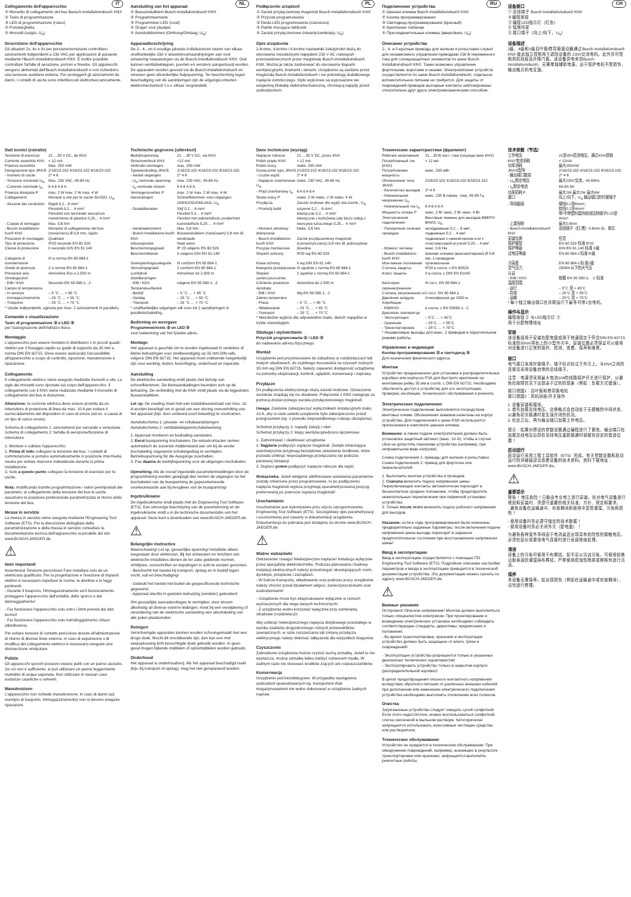IT
Collegamento dell'apparecchio
① Morsetto di collegamento del bus Bussch-Installationsbus® KNX
② Tasto di programmazione
③ LED di programmazione (rosso)
④ Portatarghetta
⑤ Morsetti (su/giù, U<sub>N</sub>)
Descrizione dell'apparecchio
Gli attuatori 2x, 4x e 8x per persiane/veneziane controllano azionamenti indipendenti a 230 VAC per applicazioni di parasole mediante l'Busch-Installationsbus® KNX. È inoltre possibile controllare farfalle di aerazione, portoni e finestre. Gli apparecchi vengono alimentati dall'Busch-Installationsbus® e non richiedono una tensione ausiliaria esterna. Per proteggerli gli azionamenti da danni, i contatti di uscita sono interbloccati elettromeccanicamente.
NL
Aansluiting van het apparaat
① Bussansluitklem Busch-Installationsbus® KNX
② Programmeertoets
③ Programmeer-LED (rood)
④ Drager voor plaatjes
⑤ Aansluitklemmen (Omhoog/Omlaag, U<sub>N</sub>)
Apparaatbeschrijving
De 2-, 4-, en 8-voudige jaloezie-/rolluikactoren sturen van elkaar onafhankelijke 230 V wisselstroomaandrijvingen aan voor zonwering toepassingen via de Busch-Installationsbus® KNX. Ook kunnen ventilatiekleppen, poorten en vensters aangestuurd worden. De apparaten worden gevoed via de Busch-Installationsbus® en vereisen geen afzonderlijke hulpspanning. Ter bescherming tegen beschadiging van de aandrijvingen zijn de uitgangscontacten elektromechanisch t.o.v. elkaar vergrendeld.
PL
Podłączenie urządzeń
① Zacisk przyłączeniowy magistrali Busch-Installationsbus® KNX
② Przycisk programowania
③ Dioda LED programowania (czerwona)
④ Ramki mocujące tabliczek
⑤ Zaciski przyłączeniowe (otwarty/zamknięty, U<sub>N</sub>)
Opis urządzenia
2-krotne, 4-krotne i 8-krotne nastawniki żaluzji/rolet służą do sterowania niezależnymi napędami 230 V AC rozwiązań przeciwsłonecznych przez magistralę Busch-Installationsbus® KNX. Można je także zastosować do sterowania klapami wentylacyjnymi, bramami i oknami. Urządzenia są zasilane przez magistralę Busch-Installationsbus® i nie potrzebują dodatkowego napięcia zomnicczego. Styki wyjściowe są wyposażone we wzajemną blokadę elektromechaniczną, chroniącą napędy przed uszkodzeniem.
RU
Подключение устройства
① Шинная клемма Busch-Installationsbus® KNX
② Кнопка программирования
③ Светодиод программирования (красный)
④ Крепление таблички
⑤ Присоединительные клеммы (вверх/вниз, U<sub>N</sub>)
Описание устройства
2-, 4- и 8-кратные приводы для жалюзи и рольставен служат для независимого управления приводами 230 В переменного тока для солнцезащитных элементов по шине Busch-Installationsbus® KNX. Также возможно управление форточками, воротами и окнами. Электропитание устройств осуществляется по шине Busch-Installationsbus®, отдельное вспомогательное питание не требуется. Для защиты от повреждений приводов выходные контакты заблокированы относительно друг друга электромеханическим способом.
CH
设备接口
① 总线端子 Busch-Installationsbus® KNX
② 编程按钮
③ 编程LED指示灯（红色）
④ 铭牌托架
⑤ 接口端子（向上/向下，U<sub>N</sub>）
设备描述
2级、4级和8级百叶窗/卷帘窗驱动器通过Busch-Installationsbus® KNX 彼此独立控制用于遮阳设备的 230V交流电机。此外另可控制风机挡板及升降门窗。该设备供电来自Busch-Installationsbus®，无需单独辅助电源。出于保护电机不受损伤，输出触点机电互锁。
Dati tecnici (estratto)
| Tensione di esercizio | 21 …30 V DC, da KNX |
| Corrente assorbita KNX | < 12 mA |
| Potenza assorbita | Max. 250 mW |
| Designazione tipo JRA/S | 2/16/23-102 4/16/23-102 8/16/23-102 |
| - Numero di uscite | 2* 4 8 |
| - Tensione nominale U<sub>N</sub> | Max. 230 VAC, 45-65 Hz |
| - Corrente nominale I<sub>N</sub> | 6 A 6 A 6 A |
| Potenza dissipata P | max. 2 W max. 2 W max. 4 W |
| Collegamenti | Morsetti a vite per le uscite SU/GIÙ, U<sub>N</sub> |
| - Sezione dei conduttori | Rigidi 0,2…6 mm² Flessibili 0,2… 4 mm² Flessibili con terminale senza/con rivestimento di plastica 0,25… 4 mm² |
| - Coppia di serraggio | Max. 0,6 Nm |
| - Busch-Installations-bus® KNX | Morsetto di collegamento del bus (rosso/nero) Ø 0,8 mm, rigido |
| Posizione di montaggio | Qualsiasi |
| Tipo di protezione | IP20 secondo EN 60 529 |
| Classe di protezione | II secondo DIN EN 61 140 |
| Categoria di sovratensione | III a norma EN 60 664-1 |
| Grado di sporcizia | 2 a norma EN 60 664-1 |
| Pressione aria | Atmosfera fino a 2.000 m |
| Omologazioni - EIB / KNX | Secondo EN 50 090-1, -2 |
| Campo di temperatura - In servizio - Immagazzinamento - Trasporto | – 5 °C … + 45 °C – 25 °C … + 55 °C – 25 °C … + 70 °C |
* Uscite indipendenti, ognuna per max. 2 azionamenti in parallelo.
Comando e visualizzazione
Tasto di programmazione ② e LED ③
per l'assegnazione dell'indirizzo fisico.
Montaggio
L'apparecchio può essere montato in distributori o in piccoli quadri elettrici per il fissaggio rapido su guide di supporto da 35 mm a norma DIN EN 60715. Deve essere assicurata l'accessibilità all'apparecchio a scopo di controllo, ispezione, manutenzione e riparazione.
Collegamento
Il collegamento elettrico viene eseguito mediante morsetti a vite. Le sigle dei morsetti sono riportate sul corpo dell'apparecchio. Il collegamento con il KNX viene realizzato mediante il morsetto di collegamento del bus in dotazione.
Attenzione: la corrente elettrica deve essere protetta da un interruttore di protezione di linea da max. 10 A per evitare il surriscaldamento del dispositivo in caso di errore (ad es. a causa di un tipo di carico errato).
Schema di collegamento 1: azionamenti per serrande e veneziane
Schema di collegamento 2: farfalle di aerazione/funzione di interruttore
1. Montare e cablare l'apparecchio.
2. Prima di tutto collegare la tensione del bus. I contatti di commutazione si portano automaticamente in posizione intermedia neutra per evitare manovre indesiderate durante la prima installazione.
3. Solo a questo punto collegare la tensione di esercizio per le uscite.
Nota: modificando tramite programmazione i valori preimpostati dei parametri, al collegamento della tensione del bus le uscite assumono la posizione preferenziale parametrizzata al ritorno della tensione del bus.
Messa in servizio
La messa in servizio viene eseguita mediante l'Engineering Tool Software (ETS). Per la descrizione dettagliata della parametrizzazione e della messa in servizio consultare la documentazione tecnica dell'apparecchio scaricabile dal sito www.BUSCH-JAEGER.de.
⚠
Note importanti
Avvertenza! Tensione pericolosa! Fare installare solo da un elettricista qualificato. Per la progettazione e l'erezione di impianti elettrici è necessario rispettare le norme, le direttive e le leggi pertinenti.
- Durante il trasporto, l'immagazzinamento ed il funzionamento proteggere l'apparecchio dall'umidità, dallo sporco e dal danneggiamento!
- Far funzionare l'apparecchio solo entro i limiti previsti dai dati tecnici!
- Far funzionare l'apparecchio solo nell'alloggiamento chiuso (distributore).
Per evitare tensioni di contatto pericolose dovute all'alimentazione di ritorno di diverse linee esterne, in caso di espansione o di modifica del collegamento elettrico è necessario eseguire una disinserzione onnipolare.
Pulizia
Gli apparecchi sporchi possono essere puliti con un panno asciutto. Se ciò non è sufficiente, si può utilizzare un panno leggermente inumidito di acqua saponata. Non utilizzare in nessun caso sostanze caustiche o solventi.
Manutenzione
L'apparecchio non richiede manutenzione. In caso di danni (ad esempio di trasporto, immagazzinamento) non si devono eseguire riparazioni.
Technische gegevens (uittreksel)
| Bedrijfsspanning | 21 …30 V DC, via KNX |
| Stroomverbruik KNX | <12 mA |
| Verbruikt vermogen | max. 250 mW |
| Typeaanduiding JRA/S | 2/16/23-102 4/16/23-102 8/16/23-102 |
| - Aantal uitgangen | 2* 4 8 |
| - U<sub>N</sub> nominale spanning | max. 230 VAC, 45-65 Hz |
| - I<sub>N</sub> nominale stroom | 6 A 6 A 6 A |
| Vermogensverlies P | max. 2 W max. 2 W max. 4 W |
| Aansluitingen | Schroefklemmen voor uitgangen OMHOOG/OMLAAG, U<sub>N</sub> |
| - Draaddiameter | Stijf 0,2… 6 mm² Flexibel 0,2… 4 mm² Flexibel met adereindhuls zonder/met kunststofhuls 0,25 … 4 mm² |
| - Aandraaimoment | Max. 0,6 Nm |
| - Busch-Installations-bus® KNX | Busaansluitklem (rood/zwart) 0,8 mm Ø, eendraads |
| Inbouwpositie | Naar wens |
| Beschermingsgraad | IP 20 volgens EN 60 529 |
| Beschermklasse | II volgens DIN EN 61.140 |
| Overspanningscategorie | III conform EN 60 664-1 |
| Vervuilingsgraad | 2 conform EN 60 664-1 |
| Luchtdruk | Atmosfeer tot 2.000 m |
| Goedkeuringen - EIB / KNX | volgens EN 50 090-1, -2 |
| Temperatuurbereik - Bedrijf - Opslag - Transport | – 5 °C … + 45 °C – 25 °C … + 55 °C – 25 °C … + 70 °C |
* onafhankelijke uitgangen elk voor tot 2 aandrijvingen in parallelschakeling.
Bediening en weergave
Programmeertoets ② en LED ③
voor toekenning van het fysieke adres.
Montage
Het apparaat is geschikt om te worden ingebouwd in verdelers of kleine behuizingen voor snelbevestiging op 35 mm DIN-rails, volgens DIN EN 60715. Het apparaat moet voldoende toegankelijk zijn voor werking, testen, bezichtiging, onderhoud en reparatie.
Aansluiting
De elektrische aansluiting vindt plaats met behulp van schroefklemmen. De klemaanduidingen bevinden zich op de behuizing. De verbinding met de KNX vindt plaats via de bijgesloten bussansluitklem.
Let op: De voeding moet met een installatieautomaat van max. 10 A worden beveiligd om in geval van een storing oververhitting van het apparaat (bijv. door verkeerd soort belasting) te voorkomen.
Aansluitschema 1: jaloezie- en rolluikaandrijvingen
Aansluitschema 2: ventilatiekleppen/schakelwerking
1. Apparaat monteren en bedrading aansluiten.
2. Eerst busspanning inschakelen. De wisselcontacten nemen automatisch de zuiverste middenstand aan om bij de eerste inschakeling ongewenst schakelgedrag te vermijden. Betriebsspannung für die Ausgänge zuschalten.
3. Pas daarna de bedrijfsspanning voor de uitgangen inschakelen.
Opmerking: Als de vooraf ingestelde parameterinstellingen door de programmering worden gewijzigd dan nemen de uitgangen na het inschakelen van de busspanning de geparametreerde voorkeurwaarde aan bij terugkeer van de busspanning!
Ingebruikname
De ingebruikname vindt plaats met de Engineering Tool Software (ETS). Een uitvoerige beschrijving van de parametrering en de ingebruikname vindt u in de technische documentatie van het apparaat. Deze kunt u downloaden van www.BUSCH-JAEGER.de.
⚠
Belangrijke instructies
Waarschuwing! Let op, gevaarlijke spanning! Installatie alleen toegestaan door elektricien. Bij het ontwerpen en inrichten van elektrische installaties dienen de ter zake geldende normen, richtlijnen, voorschriften en bepalingen in acht te worden genomen.
- Beschermt het toestel bij transport, opslag en in bedrijf tegen vocht, vuil en beschadiging!
- Gebruik het toestel niet buiten de gespecificeerde technische gegevens!
- Apparaat slechts in gesloten behuizing (verdeler) gebruiken!
Om gevaarlijke aanraakvoltages te vermijden, door stroom afkomstig uit diverse externe leidingen, moet bij een verwijdering of verandering van de elektrische aansluiting een uitschakeling van alle polen plaatsvinden.
Reinigen
Verontreinigde apparaten kunnen worden schoongemaakt met een droge doek. Mocht dit onvoldoende zijn, dan kan een met zeepoplossing licht bevochtigde doek gebruikt worden. In geen geval mogen bijtende middelen of oplosmiddelen worden gebruikt.
Onderhoud
Het apparaat is onderhoudsvrij. Als het apparaat beschadigd raakt (bijv. bij transport of opslag), mag het niet gerepareerd worden.
Dane techniczne (wyciąg)
| Napięcie robocze | 21 …30 V DC, przez KNX |
| Pobór prądu KNX | < 12 mA |
| Pobór mocy | maks. 250 mW |
| Oznaczenie typu JRA/S | 2/16/23-102 4/16/23-102 8/16/23-102 |
| - Liczba wyjść | 2* 4 8 |
| - Napięcie znamionowe U<sub>N</sub> | maks. 230 VAC, 45-65 Hz |
| - Prąd znamionowy I<sub>N</sub> | 6 A 6 A 6 A |
| Strata mocy P | maks. 2 W maks. 2 W maks. 4 W |
| Przyłącza | Zaciski śrubowe dla wyjść otw./zamk., U<sub>N</sub> |
| - Przekrój kabli | sztywne 0,2… 6 mm², elastyczne 0,2… 4 mm² elastyczne z końcówką żyły bez/z tuleją z tworzywa sztucznego 0,25… 4 mm² |
| - Moment obrotowy dokręcania | Maks. 0,6 Nm |
| - Busch-Installations-bus® KNX | Zacisk przyłączeniowy magistrali (czerwony/czarny) 0,8 mm Ø, jednożyłowy |
| Pozycja montażowa | dowolna |
| Stopień ochrony | IP20 wg EN 60 529 |
| Klasa ochrony | II wg DIN EN 61 140 |
| Kategoria przepięciowa | III zgodnie z normą EN 60 664-1 |
| Stopień zanieczyszczenia | 2 zgodnie z normą EN 60 664-1 |
| Ciśnienie powietrza | Atmosfera do 2 000 m |
| Aprobaty - EIB / KNX | Wg EN 50 090-1, -2 |
| Zakres temperatur - Praca - Składowanie - Transport | – 5 °C … + 45 °C – 25 °C … + 55 °C – 25 °C … + 70 °C |
* Niezależne wyjścia dla odpowiednio maks. dwóch napędów w trybie równoległym.
Obsługa i wyświetlanie
Przycisk programowania ② i LED ③
do nadawania adresu fizycznego.
Montaż
Urządzenie jest przystosowane do zabudowy w rozdzielaczach lub małych obudowach, do szybkiego mocowania na szynach nośnych 35 mm wg DIN EN 60715. Należy zapewnić dostępność urządzenia na potrzeby eksploatacji, kontroli, oględzin, konserwacji i naprawy.
Przyłącze
Do podłączenia elektrycznego służą zaciski śrubowe. Oznaczenia zacisków znajdują się na obudowie. Połączenie z KNX następuje za pomocą dostarczonego zacisku przyłączeniowego magistrali.
Uwaga: Zasilanie zabezpieczyć wyłącznikiem instalacyjnym maks. 10 A, aby w razie usterki urządzenie było zabezpieczone przed przegrzaniem (np. z powodu nieprawidłowego rodzaju obciążenia).
Schemat przyłączy 1: napędy żaluzji i rolet
Schemat przyłączy 2: klapy wentylacyjne/praca łączeniowa
1. Zamontować i okablować urządzenie.
2. Najpierw podłączyć napięcie magistrali. Zestyki zmieniające automatycznie przyjmują bezstykowe ustawienie środkowe, które pozwala uniknąć niepożądanego przełączania się podczas pierwszej instalacji.
3. Dopiero potem podłączyć napięcie robocze dla wyjść.
Wskazówka: Jeżeli wstępnie zdefiniowane ustawienia parametrów zostały zmienione przez programowanie, to po podłączeniu napięcia magistrali wyjścia przyjmują sparametryzowaną pozycję preferowaną po powrocie napięcia magistrali!
Uruchamianie
Uruchomienie jest wykonywane przy użyciu oprogramowania Engineering Tool Software (ETS). Szczegółowy opis parametryzacji i uruchomienia jest zawarty w dokumentacji urządzenia. Dokumentacja do pobrania jest dostępna na stronie www.BUSCH-JAEGER.de.
⚠
Ważne wskazówki
Ostrzeżenie! Uwaga! Niebezpieczne napięcie! Instalacja wyłącznie przez specjalistę elektrotechnika. Podczas planowania i budowy instalacji elektrycznych należy przestrzegać obowiązujących norm, dyrektyw, przepisów i zarządzeń.
- W trakcie transportu, składowania oraz podczas pracy urządzenie należy chronić przed działaniem wilgoci, zanieczyszczeniami oraz uszkodzeniami!
- Urządzenie może być eksploatowane wyłącznie w ramach wyznaczonych dla niego danych technicznych!
- Z urządzenia wolno korzystać wyłącznie przy zamkniętej obudowie (rozdzielacz)!
Aby uniknąć niebezpiecznego napięcia dotykowego powstałego w wyniku zasilania drugostronnego różnych przewodników zewnętrznych, w razie rozszerzania lub zmiany przyłącza elektrycznego należy dokonać odłączenie dla wszystkich biegunów.
Czyszczenie
Zabrudzone urządzenia można czyścić suchą szmatką. Jeżeli to nie wystarcza, można szmatkę lekko zwilżyć roztworem mydła. W żadnym razie nie stosować środków żrących ani rozpuszczalników.
Konserwacja
Urządzenie jest bezobsługowe. W przypadku wystąpienia uszkodzeń spowodowanych np. transportem i/lub magazynowaniem nie wolno dokonywać w urządzeniu żadnych napraw.
Технические характеристики (фрагмент)
| Рабочее напряжение | 21…30 В пост. тока (посредством KNX) |
| Потребляемый ток (KNX) | < 12 мА |
| Потребляемая мощность | макс. 250 мВт |
| Обозначение типа JRA/S | 2/16/23-102 4/16/23-102 8/16/23-102 |
| - Количество выходов | 2* 4 8 |
| - Номинальное напряжение U<sub>N</sub> | макс. 230 В перем. тока, 45-65 Гц |
| - Номинальный ток I<sub>N</sub> | 6 A 6 A 6 A |
| Мощность потерь P | макс. 2 Вт макс. 2 Вт макс. 4 Вт |
| Электрические подключения | Винтовые зажимы для выходов ВВЕРХ/ВНИЗ, U<sub>N</sub> |
| - Поперечное сечение проводов | неподвижные 0,2… 6 мм², подвижные 0,2… 4 мм² подвижные с наконечником или с пластмассовой втулкой 0,25… 4 мм² |
| - Момент затяжки | макс. 0,6 Нм |
| - Busch-Installations-bus® KNX | Шинная клемма (красная/черная) Ø 0,8 мм, 1-проводная |
| Монтажное положение | произвольное |
| Степень защиты | IP20 в соотв. с EN 60529 |
| Класс защиты | II в соотв. с DIN EN 61140 |
| Категория перенапряжения | III согл. EN 60 664-1 |
| Степень загрязненности | 2 согл. EN 60 664-1 |
| Давление воздуха | Атмосферное до 2000 м |
| Апробации - EIB/KNX | в соотв. с EN 50090-1, -2 |
| Диапазон температур - Эксплуатация - Хранение - Транспортировка | – 5°C … + 45°C – 25°C … + 55°C – 25°C … + 70°C |
* Независимые выходы для макс. 2 приводов в параллельном режиме работы.
Управление и индикация
Кнопка программирования ② и светодиод ③
Для назначения физического адреса.
Монтаж
Устройство предназначено для установки в распределительных коробках или корпусах РЗА для быстрого крепления на монтажную рейку 35 мм в соотв. с DIN EN 60715. Необходимо обеспечить доступ к устройству для его эксплуатации, проверки, инспекции, технического обслуживания и ремонта.
Электрическое подключение
Электрическое подключение выполняется посредством винтовых клемм. Обозначения зажимов нанесены на корпус устройства. Для подключения к шине KNX используется прилагаемая в комплекте шинная клемма.
Внимание: в линии подачи электропитания должен быть установлен защитный автомат (макс. 10 А), чтобы в случае сбоя не допустить перегрева устройства (например, при неправильном виде нагрузки).
Схема подключения 1: приводы для жалюзи и рольставен
Схема подключения 2: привод для форточек или переключателей
1. Выполнить монтаж устройства и проводов.
2. Сначала включить подачу напряжения шины. Переключающие контакты автоматически переходят в бесконтактное среднее положение, чтобы предотвратить нежелательные переключения при первичной установке устройства.
3. Только после этого включить подачу рабочего напряжения для выходов.
Указание: если в ходе программирования были изменены предварительно заданные параметры, после включения подачи напряжения шины выходы переходят в заданное предпочтительное состояние при восстановлении напряжения шины!
Ввод в эксплуатацию
Ввод в эксплуатацию осуществляется с помощью ПО Engineering Tool Software (ETS). Подробное описание настройки параметров и ввода в эксплуатацию приводится в технической документации устройства. Эту документацию можно скачать по адресу www.BUSCH-JAEGER.de.
⚠
Важные указания
Осторожно! Опасное напряжение! Монтаж должен выполняться только специалистом-электриком. При проектировании и возведении электрических установок необходимо соблюдать соответствующие стандарты, директивы, предписания и положения.
- Во время транспортировки, хранения и эксплуатации устройство должно быть защищено от влаги, грязи и повреждений!
- Эксплуатация устройства разрешается только в указанных диапазонах технических характеристик!
- Эксплуатировать устройство только в закрытом корпусе (распределительной коробке)!
В целях предотвращения опасного контактного напряжения вследствие обратного питания от различных внешних кабелей при дополнении или изменении электрического подключения устройства необходимо выполнить отключение всех полюсов.
Очистка
Загрязненные устройства следует очищать сухой салфеткой. Если этого недостаточно, можно воспользоваться салфеткой, слегка смоченной в мыльном растворе. Категорически запрещается использовать агрессивные чистящие средства или растворители.
Техническое обслуживание
Устройство не нуждается в техническом обслуживании. При обнаружении повреждений, например, возникших в результате транспортировки или хранения, запрещается выполнять ремонтные работы.
技术参数（节选）
| 工作电压 | 21至30V直流电压，通过KNX获取 |
| KNX电流消耗 | < 12mA |
| 功率消耗 | 最大250mW |
| JRA/S型号 | 2/16/23-102 4/16/23-102 8/16/23-102 |
| - 输出端口数量 | 2* 4 8 |
| - U<sub>N</sub>额定电压 | 最大230V交流，45-65Hz |
| - I<sub>N</sub>额定电流 | 6A 6A 6A |
| 功率损耗 P | 最大2W 最大2W 最大4W |
| 接口 | 向上/向下，U<sub>N</sub> 输出端口的拧接端子 |
| - 导线截面 | 硬线0.2至6mm²， 软线0.2至4mm² 带/不带塑料套的软线压制端子0.25至4mm² |
| - 上紧扭矩 | 最大0.6Nm |
| - Busch-Installationsbus® KNX | 总线端子（红/黑）0.8mm Ø，单芯 |
| 安装位置 | 任意 |
| 保护类型 | EN 60 529 标准 IP20 |
| 保护等级 | DIN EN 61 140 标准 II级 |
| 过电压等级 | EN 60 664-1标准 III级 |
| 污染度 | EN 60 664-1标 准2级 |
| 空气压力 | 2000m以下的大气压 |
| 认证 - EIB / KNX | 依据 EN 50 090-1、-2 标准 |
| 温度范围 - 运行 - 存放 - 运输 | – 5°C 至 + 45°C – 25°C 至 + 55°C – 25°C 至 + 70°C |
* 每个独立输出端口在并联运行下最多可带2台电机。
操作与显示
编程按钮 ② 与LED指示灯 ③
用于分配物理地址
安装
该设备适用于安装在配电盘或用于快速固定于符合DIN EN 60715标准的35mm导轨上的小型外壳中。安装位置必须保证可以使用对设备进行正常的操作、检测、查看、保养和维修。
接口
电气接口采用拧接端子。端子标识标注于外壳上。与KNX之间的连接请采用设备自带的总线端子。
注意：电源须采用最大电流10A的线路保护开关进行保护，以避免在故障情况下出现由于过热的现象（例如：负载方式错误）。
接口视图1：百叶窗和卷帘窗电机
接口视图2：风机挡板/开关操作
1. 设备安装和接线。
2. 首先加载总线电压。交换触点会自动处于无接触的中间状态，以避免初次接通时发生误开闭的情况。
3. 在此之后，再为输出端口加载工作电压。
提示：如果对预设的参数设置通过编程进行了更改，输出端口在加载总线电压后将在总线电压重新接通时调整到设定的首选位置！
启动运行
启动运行采用工程工具软件（ETS）完成。有关参数设置和启动运行的详细描述请查看设备的技术资料。资料下载地址：www.BUSCH-JAEGER.de。
⚠
重要提示
警告！ 电压危险！只能由专业电工进行安装。在对电气设备进行规划和安装时，须遵守重要的相关标准、方针、规定和要求。
- 避免设备在运输途中、存放期间和使用中蒙受潮湿，污垢和损伤！
- 使用设备时务必遵守指定的技术数据！
- 使用设备时务必关闭外壳（配电盘）！
为避免各种室外导线由于电流返还出现具有危险性的接触电压，必须在延长或更改电气连接时进行全部绝缘处理。
清洁
设备上的污垢可使用干布擦拭。如不足以清洁污垢，可使用轻微沾取皂液的潮湿抹布擦拭。严禁使用腐蚀性物质或稀释剂进行清洁。
保养
本设备无需保养。如出现损伤（例如在运输途中或存放期间），请勿进行修理。